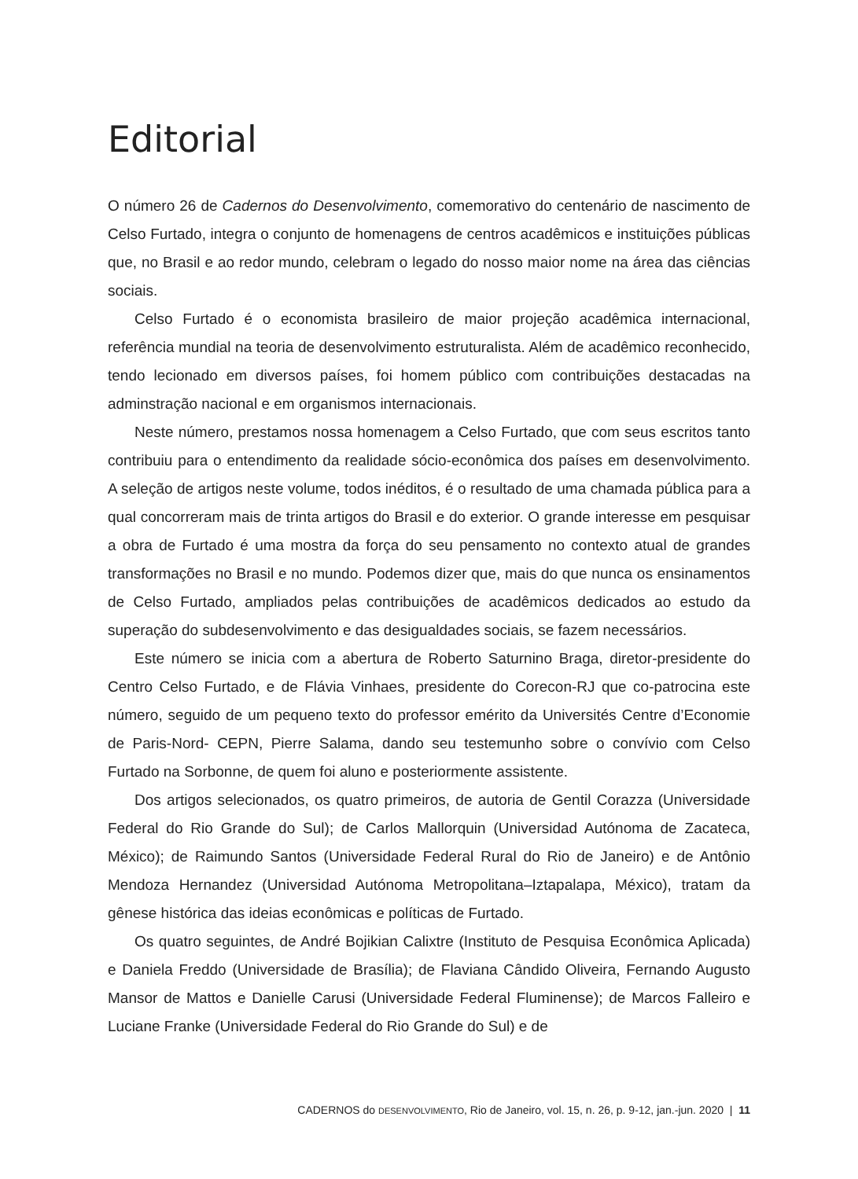Editorial
O número 26 de Cadernos do Desenvolvimento, comemorativo do centenário de nascimento de Celso Furtado, integra o conjunto de homenagens de centros acadêmicos e instituições públicas que, no Brasil e ao redor mundo, celebram o legado do nosso maior nome na área das ciências sociais.
Celso Furtado é o economista brasileiro de maior projeção acadêmica internacional, referência mundial na teoria de desenvolvimento estruturalista. Além de acadêmico reconhecido, tendo lecionado em diversos países, foi homem público com contribuições destacadas na adminstração nacional e em organismos internacionais.
Neste número, prestamos nossa homenagem a Celso Furtado, que com seus escritos tanto contribuiu para o entendimento da realidade sócio-econômica dos países em desenvolvimento. A seleção de artigos neste volume, todos inéditos, é o resultado de uma chamada pública para a qual concorreram mais de trinta artigos do Brasil e do exterior. O grande interesse em pesquisar a obra de Furtado é uma mostra da força do seu pensamento no contexto atual de grandes transformações no Brasil e no mundo. Podemos dizer que, mais do que nunca os ensinamentos de Celso Furtado, ampliados pelas contribuições de acadêmicos dedicados ao estudo da superação do subdesenvolvimento e das desigualdades sociais, se fazem necessários.
Este número se inicia com a abertura de Roberto Saturnino Braga, diretor-presidente do Centro Celso Furtado, e de Flávia Vinhaes, presidente do Corecon-RJ que co-patrocina este número, seguido de um pequeno texto do professor emérito da Universités Centre d’Economie de Paris-Nord- CEPN, Pierre Salama, dando seu testemunho sobre o convívio com Celso Furtado na Sorbonne, de quem foi aluno e posteriormente assistente.
Dos artigos selecionados, os quatro primeiros, de autoria de Gentil Corazza (Universidade Federal do Rio Grande do Sul); de Carlos Mallorquin (Universidad Autónoma de Zacateca, México); de Raimundo Santos (Universidade Federal Rural do Rio de Janeiro) e de Antônio Mendoza Hernandez (Universidad Autónoma Metropolitana–Iztapalapa, México), tratam da gênese histórica das ideias econômicas e políticas de Furtado.
Os quatro seguintes, de André Bojikian Calixtre (Instituto de Pesquisa Econômica Aplicada) e Daniela Freddo (Universidade de Brasília); de Flaviana Cândido Oliveira, Fernando Augusto Mansor de Mattos e Danielle Carusi (Universidade Federal Fluminense); de Marcos Falleiro e Luciane Franke (Universidade Federal do Rio Grande do Sul) e de
CADERNOS do DESENVOLVIMENTO, Rio de Janeiro, vol. 15, n. 26, p. 9-12, jan.-jun. 2020 | 11